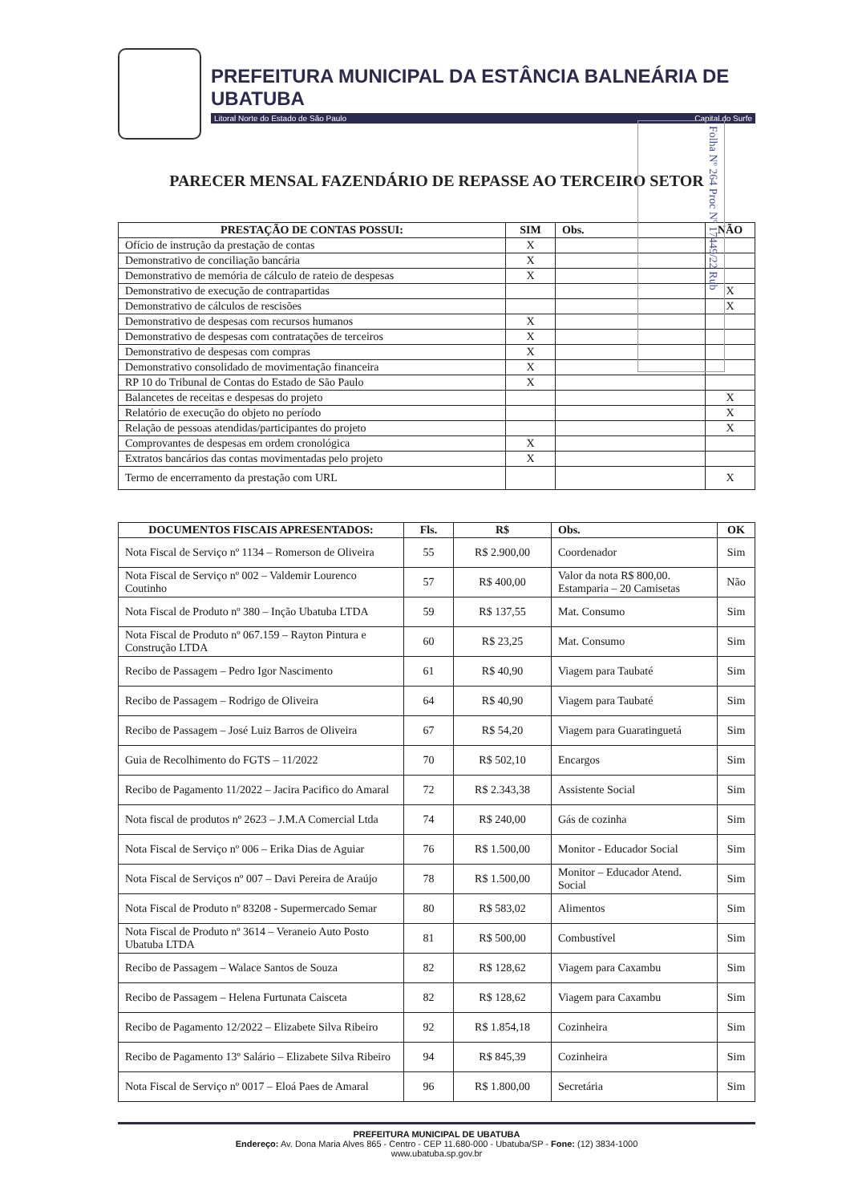PREFEITURA MUNICIPAL DA ESTÂNCIA BALNEÁRIA DE UBATUBA
Litoral Norte do Estado de São Paulo Capital do Surfe
Folha Nº 264 Proc Nº 17449/22 Rub
PARECER MENSAL FAZENDÁRIO DE REPASSE AO TERCEIRO SETOR
| PRESTAÇÃO DE CONTAS POSSUI: | SIM | Obs. | NÃO |
| --- | --- | --- | --- |
| Ofício de instrução da prestação de contas | X | | |
| Demonstrativo de conciliação bancária | X | | |
| Demonstrativo de memória de cálculo de rateio de despesas | X | | |
| Demonstrativo de execução de contrapartidas | | | X |
| Demonstrativo de cálculos de rescisões | | | X |
| Demonstrativo de despesas com recursos humanos | X | | |
| Demonstrativo de despesas com contratações de terceiros | X | | |
| Demonstrativo de despesas com compras | X | | |
| Demonstrativo consolidado de movimentação financeira | X | | |
| RP 10 do Tribunal de Contas do Estado de São Paulo | X | | |
| Balancetes de receitas e despesas do projeto | | | X |
| Relatório de execução do objeto no período | | | X |
| Relação de pessoas atendidas/participantes do projeto | | | X |
| Comprovantes de despesas em ordem cronológica | X | | |
| Extratos bancários das contas movimentadas pelo projeto | X | | |
| Termo de encerramento da prestação com URL | | | X |
| DOCUMENTOS FISCAIS APRESENTADOS: | Fls. | R$ | Obs. | OK |
| --- | --- | --- | --- | --- |
| Nota Fiscal de Serviço nº 1134 – Romerson de Oliveira | 55 | R$ 2.900,00 | Coordenador | Sim |
| Nota Fiscal de Serviço nº 002 – Valdemir Lourenco Coutinho | 57 | R$ 400,00 | Valor da nota R$ 800,00. Estamparia – 20 Camisetas | Não |
| Nota Fiscal de Produto nº 380 – Inção Ubatuba LTDA | 59 | R$ 137,55 | Mat. Consumo | Sim |
| Nota Fiscal de Produto nº 067.159 – Rayton Pintura e Construção LTDA | 60 | R$ 23,25 | Mat. Consumo | Sim |
| Recibo de Passagem – Pedro Igor Nascimento | 61 | R$ 40,90 | Viagem para Taubaté | Sim |
| Recibo de Passagem – Rodrigo de Oliveira | 64 | R$ 40,90 | Viagem para Taubaté | Sim |
| Recibo de Passagem – José Luiz Barros de Oliveira | 67 | R$ 54,20 | Viagem para Guaratinguetá | Sim |
| Guia de Recolhimento do FGTS – 11/2022 | 70 | R$ 502,10 | Encargos | Sim |
| Recibo de Pagamento 11/2022 – Jacira Pacifico do Amaral | 72 | R$ 2.343,38 | Assistente Social | Sim |
| Nota fiscal de produtos nº 2623 – J.M.A Comercial Ltda | 74 | R$ 240,00 | Gás de cozinha | Sim |
| Nota Fiscal de Serviço nº 006 – Erika Dias de Aguiar | 76 | R$ 1.500,00 | Monitor - Educador Social | Sim |
| Nota Fiscal de Serviços nº 007 – Davi Pereira de Araújo | 78 | R$ 1.500,00 | Monitor – Educador Atend. Social | Sim |
| Nota Fiscal de Produto nº 83208 - Supermercado Semar | 80 | R$ 583,02 | Alimentos | Sim |
| Nota Fiscal de Produto nº 3614 – Veraneio Auto Posto Ubatuba LTDA | 81 | R$ 500,00 | Combustível | Sim |
| Recibo de Passagem – Walace Santos de Souza | 82 | R$ 128,62 | Viagem para Caxambu | Sim |
| Recibo de Passagem – Helena Furtunata Caisceta | 82 | R$ 128,62 | Viagem para Caxambu | Sim |
| Recibo de Pagamento 12/2022 – Elizabete Silva Ribeiro | 92 | R$ 1.854,18 | Cozinheira | Sim |
| Recibo de Pagamento 13º Salário – Elizabete Silva Ribeiro | 94 | R$ 845,39 | Cozinheira | Sim |
| Nota Fiscal de Serviço nº 0017 – Eloá Paes de Amaral | 96 | R$ 1.800,00 | Secretária | Sim |
PREFEITURA MUNICIPAL DE UBATUBA
Endereço: Av. Dona Maria Alves 865 - Centro - CEP 11.680-000 - Ubatuba/SP - Fone: (12) 3834-1000
www.ubatuba.sp.gov.br